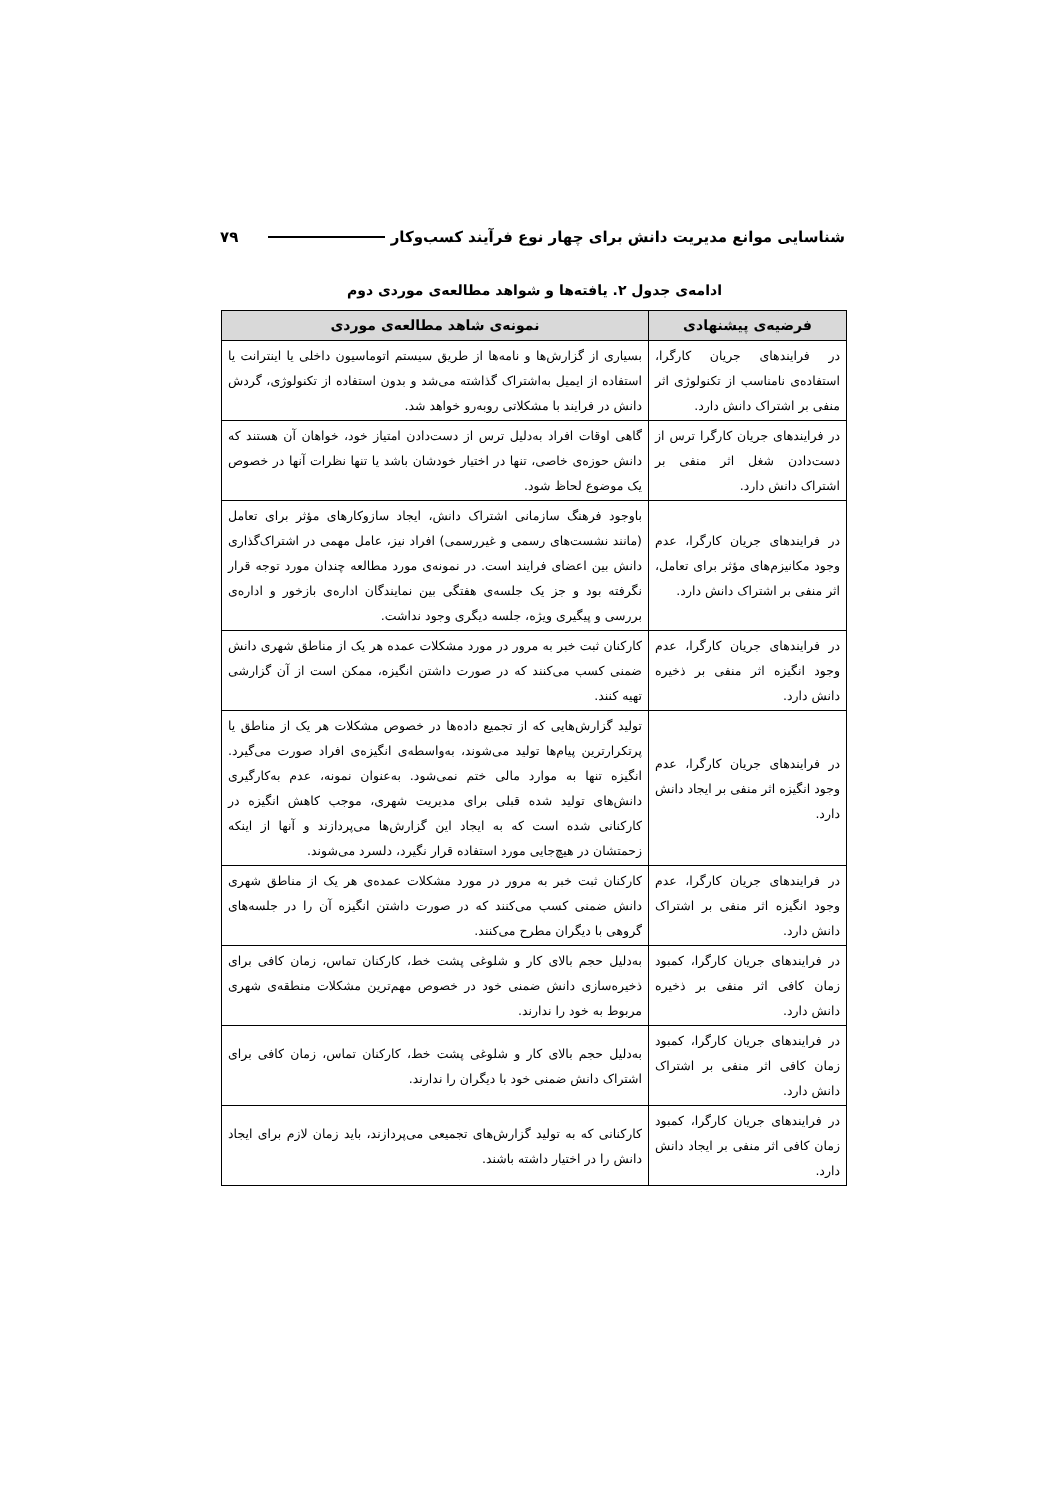شناسایی موانع مدیریت دانش برای چهار نوع فرآیند کسب‌وکار ۷۹
ادامه‌ی جدول ۲. یافته‌ها و شواهد مطالعه‌ی موردی دوم
| فرضیه‌ی پیشنهادی | نمونه‌ی شاهد مطالعه‌ی موردی |
| --- | --- |
| در فرایندهای جریان کارگرا، استفاده‌ی نامناسب از تکنولوژی اثر منفی بر اشتراک دانش دارد. | بسیاری از گزارش‌ها و نامه‌ها از طریق سیستم اتوماسیون داخلی یا اینترانت یا استفاده از ایمیل به‌اشتراک گذاشته می‌شد و بدون استفاده از تکنولوژی، گردش دانش در فرایند با مشکلاتی روبه‌رو خواهد شد. |
| در فرایندهای جریان کارگرا ترس از دست‌دادن شغل اثر منفی بر اشتراک دانش دارد. | گاهی اوقات افراد به‌دلیل ترس از دست‌دادن امتیاز خود، خواهان آن هستند که دانش حوزه‌ی خاصی، تنها در اختیار خودشان باشد یا تنها نظرات آنها در خصوص یک موضوع لحاظ شود. |
| در فرایندهای جریان کارگرا، عدم وجود مکانیزم‌های مؤثر برای تعامل، اثر منفی بر اشتراک دانش دارد. | باوجود فرهنگ سازمانی اشتراک دانش، ایجاد سازوکارهای مؤثر برای تعامل (مانند نشست‌های رسمی و غیررسمی) افراد نیز، عامل مهمی در اشتراک‌گذاری دانش بین اعضای فرایند است. در نمونه‌ی مورد مطالعه چندان مورد توجه قرار نگرفته بود و جز یک جلسه‌ی هفتگی بین نمایندگان اداره‌ی بازخور و اداره‌ی بررسی و پیگیری ویژه، جلسه دیگری وجود نداشت. |
| در فرایندهای جریان کارگرا، عدم وجود انگیزه اثر منفی بر ذخیره دانش دارد. | کارکنان ثبت خبر به مرور در مورد مشکلات عمده هر یک از مناطق شهری دانش ضمنی کسب می‌کنند که در صورت داشتن انگیزه، ممکن است از آن گزارشی تهیه کنند. |
| در فرایندهای جریان کارگرا، عدم وجود انگیزه اثر منفی بر ایجاد دانش دارد. | تولید گزارش‌هایی که از تجمیع داده‌ها در خصوص مشکلات هر یک از مناطق یا پرتکرارترین پیام‌ها تولید می‌شوند، به‌واسطه‌ی انگیزه‌ی افراد صورت می‌گیرد. انگیزه تنها به موارد مالی ختم نمی‌شود. به‌عنوان نمونه، عدم به‌کارگیری دانش‌های تولید شده قبلی برای مدیریت شهری، موجب کاهش انگیزه در کارکنانی شده است که به ایجاد این گزارش‌ها می‌پردازند و آنها از اینکه زحمتشان در هیچ‌جایی مورد استفاده قرار نگیرد، دلسرد می‌شوند. |
| در فرایندهای جریان کارگرا، عدم وجود انگیزه اثر منفی بر اشتراک دانش دارد. | کارکنان ثبت خبر به مرور در مورد مشکلات عمده‌ی هر یک از مناطق شهری دانش ضمنی کسب می‌کنند که در صورت داشتن انگیزه آن را در جلسه‌های گروهی با دیگران مطرح می‌کنند. |
| در فرایندهای جریان کارگرا، کمبود زمان کافی اثر منفی بر ذخیره دانش دارد. | به‌دلیل حجم بالای کار و شلوغی پشت خط، کارکنان تماس، زمان کافی برای ذخیره‌سازی دانش ضمنی خود در خصوص مهم‌ترین مشکلات منطقه‌ی شهری مربوط به خود را ندارند. |
| در فرایندهای جریان کارگرا، کمبود زمان کافی اثر منفی بر اشتراک دانش دارد. | به‌دلیل حجم بالای کار و شلوغی پشت خط، کارکنان تماس، زمان کافی برای اشتراک دانش ضمنی خود با دیگران را ندارند. |
| در فرایندهای جریان کارگرا، کمبود زمان کافی اثر منفی بر ایجاد دانش دارد. | کارکنانی که به تولید گزارش‌های تجمیعی می‌پردازند، باید زمان لازم برای ایجاد دانش را در اختیار داشته باشند. |